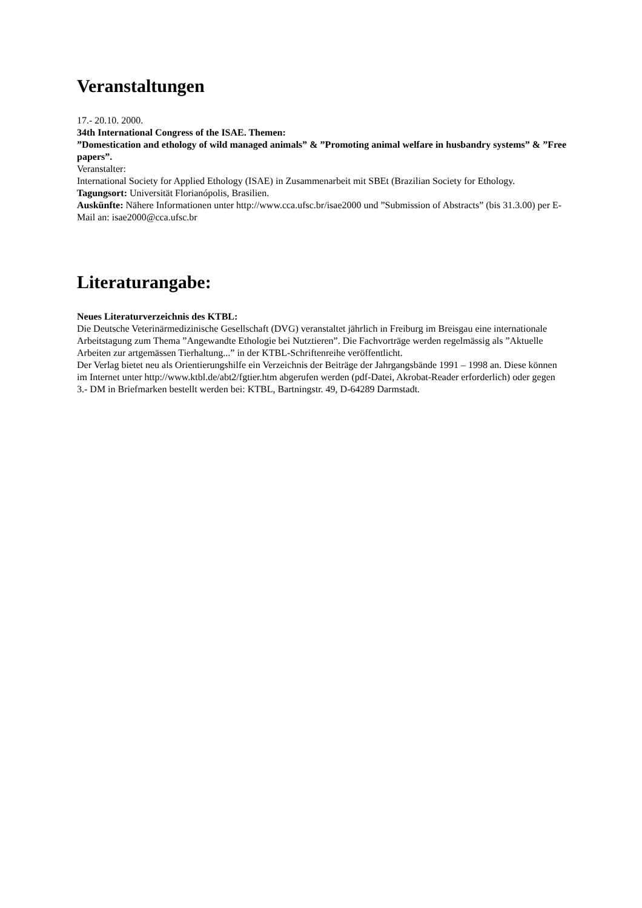Veranstaltungen
17.- 20.10. 2000.
34th International Congress of the ISAE. Themen:
”Domestication and ethology of wild managed animals” & ”Promoting animal welfare in husbandry systems” & ”Free papers”.
Veranstalter:
International Society for Applied Ethology (ISAE) in Zusammenarbeit mit SBEt (Brazilian Society for Ethology.
Tagungsort: Universität Florianópolis, Brasilien.
Auskünfte: Nähere Informationen unter http://www.cca.ufsc.br/isae2000 und ”Submission of Abstracts” (bis 31.3.00) per E-Mail an: isae2000@cca.ufsc.br
Literaturangabe:
Neues Literaturverzeichnis des KTBL:
Die Deutsche Veterinärmedizinische Gesellschaft (DVG) veranstaltet jährlich in Freiburg im Breisgau eine internationale Arbeitstagung zum Thema ”Angewandte Ethologie bei Nutztieren”. Die Fachvorträge werden regelmässig als ”Aktuelle Arbeiten zur artgemässen Tierhaltung...” in der KTBL-Schriftenreihe veröffentlicht.
Der Verlag bietet neu als Orientierungshilfe ein Verzeichnis der Beiträge der Jahrgangsbände 1991 – 1998 an. Diese können im Internet unter http://www.ktbl.de/abt2/fgtier.htm abgerufen werden (pdf-Datei, Akrobat-Reader erforderlich) oder gegen 3.- DM in Briefmarken bestellt werden bei: KTBL, Bartningstr. 49, D-64289 Darmstadt.